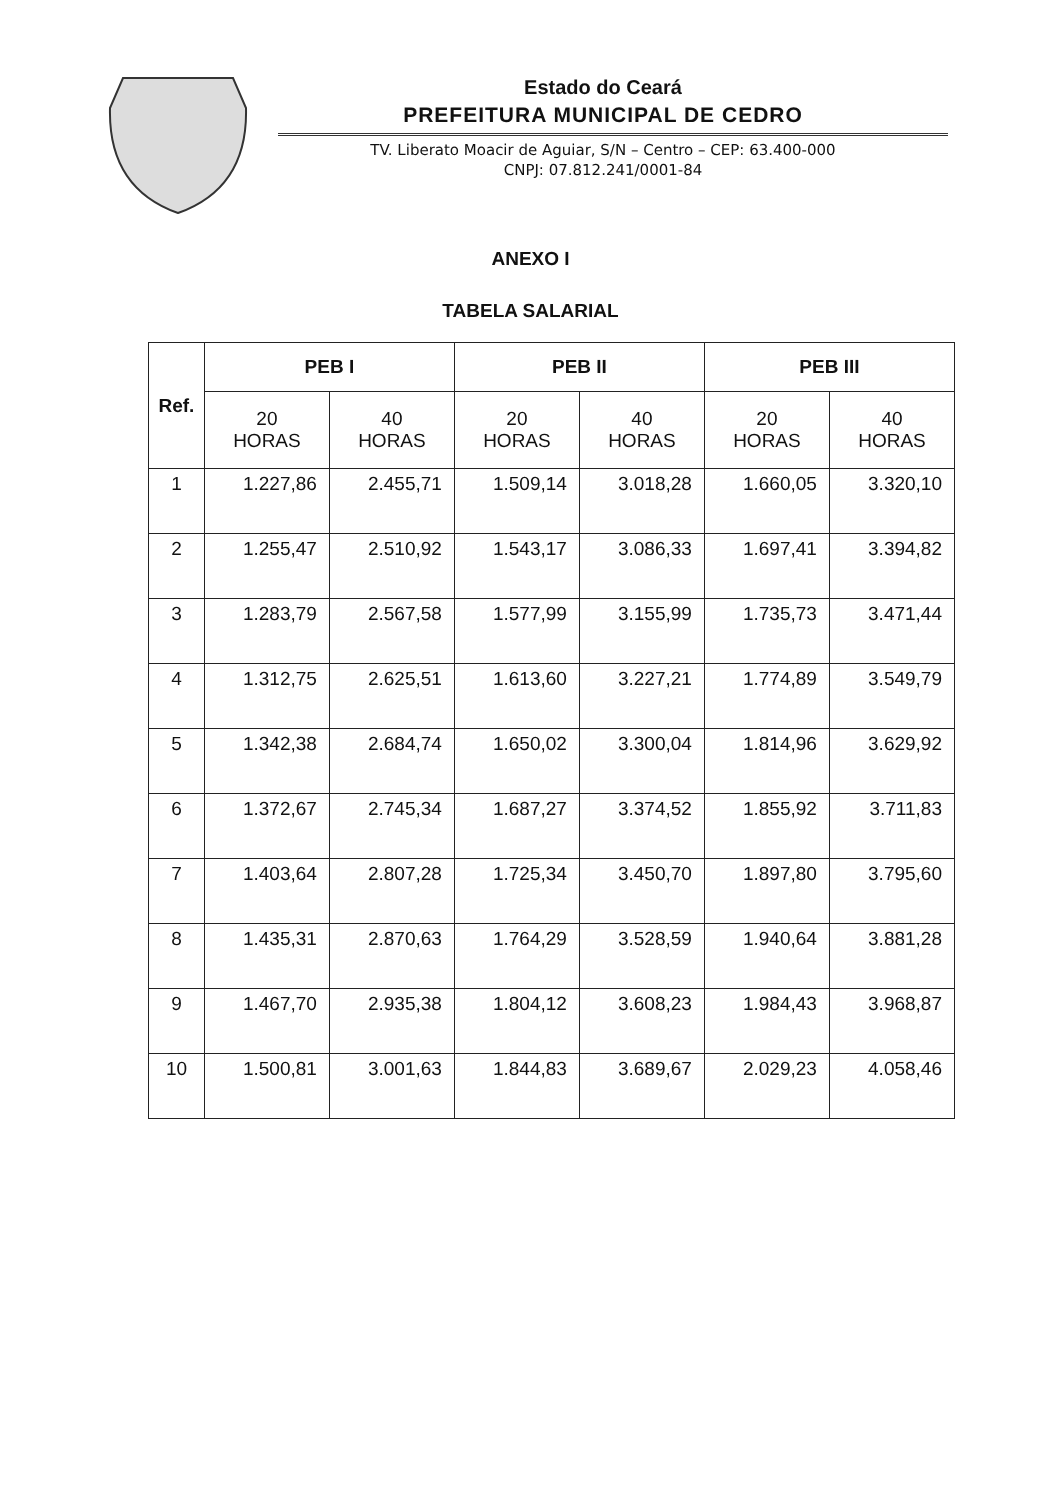Estado do Ceará
PREFEITURA MUNICIPAL DE CEDRO
TV. Liberato Moacir de Aguiar, S/N – Centro – CEP: 63.400-000
CNPJ: 07.812.241/0001-84
ANEXO I
TABELA SALARIAL
| Ref. | PEB I | | PEB II | | PEB III | |
| --- | --- | --- | --- | --- | --- | --- |
| | 20 HORAS | 40 HORAS | 20 HORAS | 40 HORAS | 20 HORAS | 40 HORAS |
| 1 | 1.227,86 | 2.455,71 | 1.509,14 | 3.018,28 | 1.660,05 | 3.320,10 |
| 2 | 1.255,47 | 2.510,92 | 1.543,17 | 3.086,33 | 1.697,41 | 3.394,82 |
| 3 | 1.283,79 | 2.567,58 | 1.577,99 | 3.155,99 | 1.735,73 | 3.471,44 |
| 4 | 1.312,75 | 2.625,51 | 1.613,60 | 3.227,21 | 1.774,89 | 3.549,79 |
| 5 | 1.342,38 | 2.684,74 | 1.650,02 | 3.300,04 | 1.814,96 | 3.629,92 |
| 6 | 1.372,67 | 2.745,34 | 1.687,27 | 3.374,52 | 1.855,92 | 3.711,83 |
| 7 | 1.403,64 | 2.807,28 | 1.725,34 | 3.450,70 | 1.897,80 | 3.795,60 |
| 8 | 1.435,31 | 2.870,63 | 1.764,29 | 3.528,59 | 1.940,64 | 3.881,28 |
| 9 | 1.467,70 | 2.935,38 | 1.804,12 | 3.608,23 | 1.984,43 | 3.968,87 |
| 10 | 1.500,81 | 3.001,63 | 1.844,83 | 3.689,67 | 2.029,23 | 4.058,46 |